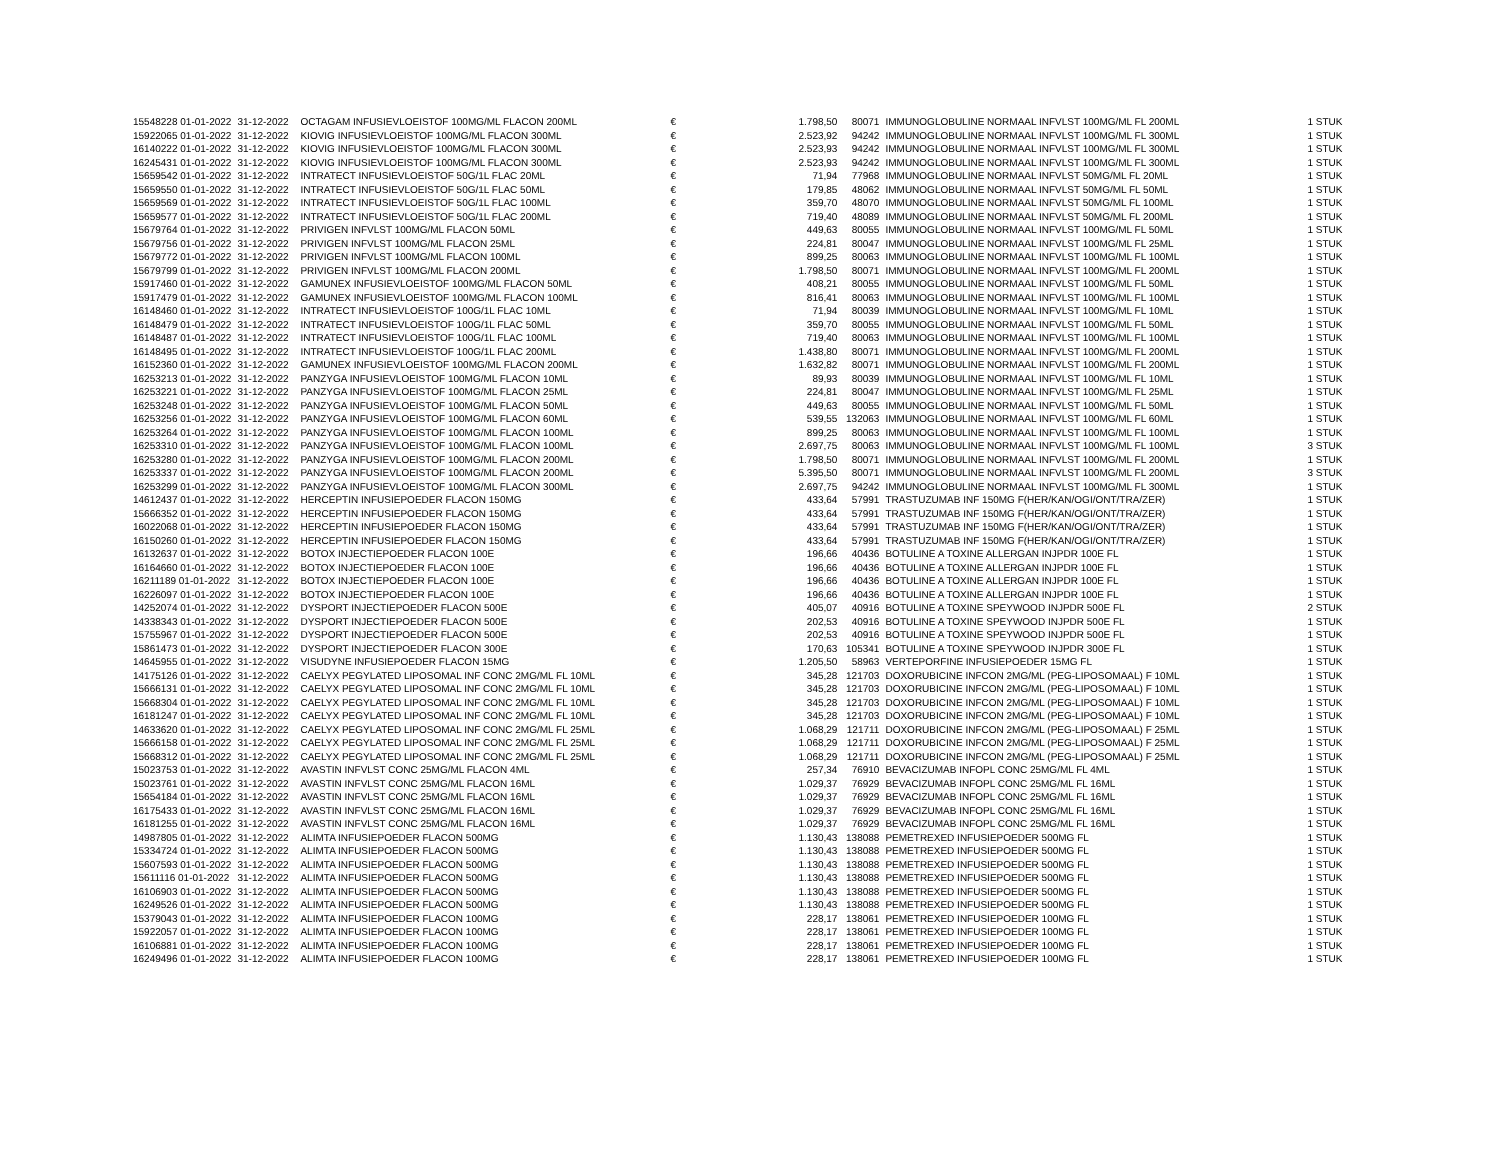| 15548228 01-01-2022 | 31-12-2022 | OCTAGAM INFUSIEVLOEISTOF 100MG/ML FLACON 200ML | € | 1.798,50 | 80071 | IMMUNOGLOBULINE NORMAAL INFVLST 100MG/ML FL 200ML | 1 STUK |
| 15922065 01-01-2022 | 31-12-2022 | KIOVIG INFUSIEVLOEISTOF 100MG/ML FLACON 300ML | € | 2.523,92 | 94242 | IMMUNOGLOBULINE NORMAAL INFVLST 100MG/ML FL 300ML | 1 STUK |
| 16140222 01-01-2022 | 31-12-2022 | KIOVIG INFUSIEVLOEISTOF 100MG/ML FLACON 300ML | € | 2.523,93 | 94242 | IMMUNOGLOBULINE NORMAAL INFVLST 100MG/ML FL 300ML | 1 STUK |
| 16245431 01-01-2022 | 31-12-2022 | KIOVIG INFUSIEVLOEISTOF 100MG/ML FLACON 300ML | € | 2.523,93 | 94242 | IMMUNOGLOBULINE NORMAAL INFVLST 100MG/ML FL 300ML | 1 STUK |
| 15659542 01-01-2022 | 31-12-2022 | INTRATECT INFUSIEVLOEISTOF 50G/1L FLAC 20ML | € | 71,94 | 77968 | IMMUNOGLOBULINE NORMAAL INFVLST 50MG/ML FL 20ML | 1 STUK |
| 15659550 01-01-2022 | 31-12-2022 | INTRATECT INFUSIEVLOEISTOF 50G/1L FLAC 50ML | € | 179,85 | 48062 | IMMUNOGLOBULINE NORMAAL INFVLST 50MG/ML FL 50ML | 1 STUK |
| 15659569 01-01-2022 | 31-12-2022 | INTRATECT INFUSIEVLOEISTOF 50G/1L FLAC 100ML | € | 359,70 | 48070 | IMMUNOGLOBULINE NORMAAL INFVLST 50MG/ML FL 100ML | 1 STUK |
| 15659577 01-01-2022 | 31-12-2022 | INTRATECT INFUSIEVLOEISTOF 50G/1L FLAC 200ML | € | 719,40 | 48089 | IMMUNOGLOBULINE NORMAAL INFVLST 50MG/ML FL 200ML | 1 STUK |
| 15679764 01-01-2022 | 31-12-2022 | PRIVIGEN INFVLST 100MG/ML FLACON 50ML | € | 449,63 | 80055 | IMMUNOGLOBULINE NORMAAL INFVLST 100MG/ML FL 50ML | 1 STUK |
| 15679756 01-01-2022 | 31-12-2022 | PRIVIGEN INFVLST 100MG/ML FLACON 25ML | € | 224,81 | 80047 | IMMUNOGLOBULINE NORMAAL INFVLST 100MG/ML FL 25ML | 1 STUK |
| 15679772 01-01-2022 | 31-12-2022 | PRIVIGEN INFVLST 100MG/ML FLACON 100ML | € | 899,25 | 80063 | IMMUNOGLOBULINE NORMAAL INFVLST 100MG/ML FL 100ML | 1 STUK |
| 15679799 01-01-2022 | 31-12-2022 | PRIVIGEN INFVLST 100MG/ML FLACON 200ML | € | 1.798,50 | 80071 | IMMUNOGLOBULINE NORMAAL INFVLST 100MG/ML FL 200ML | 1 STUK |
| 15917460 01-01-2022 | 31-12-2022 | GAMUNEX INFUSIEVLOEISTOF 100MG/ML FLACON 50ML | € | 408,21 | 80055 | IMMUNOGLOBULINE NORMAAL INFVLST 100MG/ML FL 50ML | 1 STUK |
| 15917479 01-01-2022 | 31-12-2022 | GAMUNEX INFUSIEVLOEISTOF 100MG/ML FLACON 100ML | € | 816,41 | 80063 | IMMUNOGLOBULINE NORMAAL INFVLST 100MG/ML FL 100ML | 1 STUK |
| 16148460 01-01-2022 | 31-12-2022 | INTRATECT INFUSIEVLOEISTOF 100G/1L FLAC 10ML | € | 71,94 | 80039 | IMMUNOGLOBULINE NORMAAL INFVLST 100MG/ML FL 10ML | 1 STUK |
| 16148479 01-01-2022 | 31-12-2022 | INTRATECT INFUSIEVLOEISTOF 100G/1L FLAC 50ML | € | 359,70 | 80055 | IMMUNOGLOBULINE NORMAAL INFVLST 100MG/ML FL 50ML | 1 STUK |
| 16148487 01-01-2022 | 31-12-2022 | INTRATECT INFUSIEVLOEISTOF 100G/1L FLAC 100ML | € | 719,40 | 80063 | IMMUNOGLOBULINE NORMAAL INFVLST 100MG/ML FL 100ML | 1 STUK |
| 16148495 01-01-2022 | 31-12-2022 | INTRATECT INFUSIEVLOEISTOF 100G/1L FLAC 200ML | € | 1.438,80 | 80071 | IMMUNOGLOBULINE NORMAAL INFVLST 100MG/ML FL 200ML | 1 STUK |
| 16152360 01-01-2022 | 31-12-2022 | GAMUNEX INFUSIEVLOEISTOF 100MG/ML FLACON 200ML | € | 1.632,82 | 80071 | IMMUNOGLOBULINE NORMAAL INFVLST 100MG/ML FL 200ML | 1 STUK |
| 16253213 01-01-2022 | 31-12-2022 | PANZYGA INFUSIEVLOEISTOF 100MG/ML FLACON 10ML | € | 89,93 | 80039 | IMMUNOGLOBULINE NORMAAL INFVLST 100MG/ML FL 10ML | 1 STUK |
| 16253221 01-01-2022 | 31-12-2022 | PANZYGA INFUSIEVLOEISTOF 100MG/ML FLACON 25ML | € | 224,81 | 80047 | IMMUNOGLOBULINE NORMAAL INFVLST 100MG/ML FL 25ML | 1 STUK |
| 16253248 01-01-2022 | 31-12-2022 | PANZYGA INFUSIEVLOEISTOF 100MG/ML FLACON 50ML | € | 449,63 | 80055 | IMMUNOGLOBULINE NORMAAL INFVLST 100MG/ML FL 50ML | 1 STUK |
| 16253256 01-01-2022 | 31-12-2022 | PANZYGA INFUSIEVLOEISTOF 100MG/ML FLACON 60ML | € | 539,55 | 132063 | IMMUNOGLOBULINE NORMAAL INFVLST 100MG/ML FL 60ML | 1 STUK |
| 16253264 01-01-2022 | 31-12-2022 | PANZYGA INFUSIEVLOEISTOF 100MG/ML FLACON 100ML | € | 899,25 | 80063 | IMMUNOGLOBULINE NORMAAL INFVLST 100MG/ML FL 100ML | 1 STUK |
| 16253310 01-01-2022 | 31-12-2022 | PANZYGA INFUSIEVLOEISTOF 100MG/ML FLACON 100ML | € | 2.697,75 | 80063 | IMMUNOGLOBULINE NORMAAL INFVLST 100MG/ML FL 100ML | 3 STUK |
| 16253280 01-01-2022 | 31-12-2022 | PANZYGA INFUSIEVLOEISTOF 100MG/ML FLACON 200ML | € | 1.798,50 | 80071 | IMMUNOGLOBULINE NORMAAL INFVLST 100MG/ML FL 200ML | 1 STUK |
| 16253337 01-01-2022 | 31-12-2022 | PANZYGA INFUSIEVLOEISTOF 100MG/ML FLACON 200ML | € | 5.395,50 | 80071 | IMMUNOGLOBULINE NORMAAL INFVLST 100MG/ML FL 200ML | 3 STUK |
| 16253299 01-01-2022 | 31-12-2022 | PANZYGA INFUSIEVLOEISTOF 100MG/ML FLACON 300ML | € | 2.697,75 | 94242 | IMMUNOGLOBULINE NORMAAL INFVLST 100MG/ML FL 300ML | 1 STUK |
| 14612437 01-01-2022 | 31-12-2022 | HERCEPTIN INFUSIEPOEDER FLACON 150MG | € | 433,64 | 57991 | TRASTUZUMAB INF 150MG F(HER/KAN/OGI/ONT/TRA/ZER) | 1 STUK |
| 15666352 01-01-2022 | 31-12-2022 | HERCEPTIN INFUSIEPOEDER FLACON 150MG | € | 433,64 | 57991 | TRASTUZUMAB INF 150MG F(HER/KAN/OGI/ONT/TRA/ZER) | 1 STUK |
| 16022068 01-01-2022 | 31-12-2022 | HERCEPTIN INFUSIEPOEDER FLACON 150MG | € | 433,64 | 57991 | TRASTUZUMAB INF 150MG F(HER/KAN/OGI/ONT/TRA/ZER) | 1 STUK |
| 16150260 01-01-2022 | 31-12-2022 | HERCEPTIN INFUSIEPOEDER FLACON 150MG | € | 433,64 | 57991 | TRASTUZUMAB INF 150MG F(HER/KAN/OGI/ONT/TRA/ZER) | 1 STUK |
| 16132637 01-01-2022 | 31-12-2022 | BOTOX INJECTIEPOEDER FLACON 100E | € | 196,66 | 40436 | BOTULINE A TOXINE ALLERGAN INJPDR 100E FL | 1 STUK |
| 16164660 01-01-2022 | 31-12-2022 | BOTOX INJECTIEPOEDER FLACON 100E | € | 196,66 | 40436 | BOTULINE A TOXINE ALLERGAN INJPDR 100E FL | 1 STUK |
| 16211189 01-01-2022 | 31-12-2022 | BOTOX INJECTIEPOEDER FLACON 100E | € | 196,66 | 40436 | BOTULINE A TOXINE ALLERGAN INJPDR 100E FL | 1 STUK |
| 16226097 01-01-2022 | 31-12-2022 | BOTOX INJECTIEPOEDER FLACON 100E | € | 196,66 | 40436 | BOTULINE A TOXINE ALLERGAN INJPDR 100E FL | 1 STUK |
| 14252074 01-01-2022 | 31-12-2022 | DYSPORT INJECTIEPOEDER FLACON 500E | € | 405,07 | 40916 | BOTULINE A TOXINE SPEYWOOD INJPDR 500E FL | 2 STUK |
| 14338343 01-01-2022 | 31-12-2022 | DYSPORT INJECTIEPOEDER FLACON 500E | € | 202,53 | 40916 | BOTULINE A TOXINE SPEYWOOD INJPDR 500E FL | 1 STUK |
| 15755967 01-01-2022 | 31-12-2022 | DYSPORT INJECTIEPOEDER FLACON 500E | € | 202,53 | 40916 | BOTULINE A TOXINE SPEYWOOD INJPDR 500E FL | 1 STUK |
| 15861473 01-01-2022 | 31-12-2022 | DYSPORT INJECTIEPOEDER FLACON 300E | € | 170,63 | 105341 | BOTULINE A TOXINE SPEYWOOD INJPDR 300E FL | 1 STUK |
| 14645955 01-01-2022 | 31-12-2022 | VISUDYNE INFUSIEPOEDER FLACON 15MG | € | 1.205,50 | 58963 | VERTEPORFINE INFUSIEPOEDER 15MG FL | 1 STUK |
| 14175126 01-01-2022 | 31-12-2022 | CAELYX PEGYLATED LIPOSOMAL INF CONC 2MG/ML FL 10ML | € | 345,28 | 121703 | DOXORUBICINE INFCON 2MG/ML (PEG-LIPOSOMAAL) F 10ML | 1 STUK |
| 15666131 01-01-2022 | 31-12-2022 | CAELYX PEGYLATED LIPOSOMAL INF CONC 2MG/ML FL 10ML | € | 345,28 | 121703 | DOXORUBICINE INFCON 2MG/ML (PEG-LIPOSOMAAL) F 10ML | 1 STUK |
| 15668304 01-01-2022 | 31-12-2022 | CAELYX PEGYLATED LIPOSOMAL INF CONC 2MG/ML FL 10ML | € | 345,28 | 121703 | DOXORUBICINE INFCON 2MG/ML (PEG-LIPOSOMAAL) F 10ML | 1 STUK |
| 16181247 01-01-2022 | 31-12-2022 | CAELYX PEGYLATED LIPOSOMAL INF CONC 2MG/ML FL 10ML | € | 345,28 | 121703 | DOXORUBICINE INFCON 2MG/ML (PEG-LIPOSOMAAL) F 10ML | 1 STUK |
| 14633620 01-01-2022 | 31-12-2022 | CAELYX PEGYLATED LIPOSOMAL INF CONC 2MG/ML FL 25ML | € | 1.068,29 | 121711 | DOXORUBICINE INFCON 2MG/ML (PEG-LIPOSOMAAL) F 25ML | 1 STUK |
| 15666158 01-01-2022 | 31-12-2022 | CAELYX PEGYLATED LIPOSOMAL INF CONC 2MG/ML FL 25ML | € | 1.068,29 | 121711 | DOXORUBICINE INFCON 2MG/ML (PEG-LIPOSOMAAL) F 25ML | 1 STUK |
| 15668312 01-01-2022 | 31-12-2022 | CAELYX PEGYLATED LIPOSOMAL INF CONC 2MG/ML FL 25ML | € | 1.068,29 | 121711 | DOXORUBICINE INFCON 2MG/ML (PEG-LIPOSOMAAL) F 25ML | 1 STUK |
| 15023753 01-01-2022 | 31-12-2022 | AVASTIN INFVLST CONC 25MG/ML FLACON 4ML | € | 257,34 | 76910 | BEVACIZUMAB INFOPL CONC 25MG/ML FL 4ML | 1 STUK |
| 15023761 01-01-2022 | 31-12-2022 | AVASTIN INFVLST CONC 25MG/ML FLACON 16ML | € | 1.029,37 | 76929 | BEVACIZUMAB INFOPL CONC 25MG/ML FL 16ML | 1 STUK |
| 15654184 01-01-2022 | 31-12-2022 | AVASTIN INFVLST CONC 25MG/ML FLACON 16ML | € | 1.029,37 | 76929 | BEVACIZUMAB INFOPL CONC 25MG/ML FL 16ML | 1 STUK |
| 16175433 01-01-2022 | 31-12-2022 | AVASTIN INFVLST CONC 25MG/ML FLACON 16ML | € | 1.029,37 | 76929 | BEVACIZUMAB INFOPL CONC 25MG/ML FL 16ML | 1 STUK |
| 16181255 01-01-2022 | 31-12-2022 | AVASTIN INFVLST CONC 25MG/ML FLACON 16ML | € | 1.029,37 | 76929 | BEVACIZUMAB INFOPL CONC 25MG/ML FL 16ML | 1 STUK |
| 14987805 01-01-2022 | 31-12-2022 | ALIMTA INFUSIEPOEDER FLACON 500MG | € | 1.130,43 | 138088 | PEMETREXED INFUSIEPOEDER 500MG FL | 1 STUK |
| 15334724 01-01-2022 | 31-12-2022 | ALIMTA INFUSIEPOEDER FLACON 500MG | € | 1.130,43 | 138088 | PEMETREXED INFUSIEPOEDER 500MG FL | 1 STUK |
| 15607593 01-01-2022 | 31-12-2022 | ALIMTA INFUSIEPOEDER FLACON 500MG | € | 1.130,43 | 138088 | PEMETREXED INFUSIEPOEDER 500MG FL | 1 STUK |
| 15611116 01-01-2022 | 31-12-2022 | ALIMTA INFUSIEPOEDER FLACON 500MG | € | 1.130,43 | 138088 | PEMETREXED INFUSIEPOEDER 500MG FL | 1 STUK |
| 16106903 01-01-2022 | 31-12-2022 | ALIMTA INFUSIEPOEDER FLACON 500MG | € | 1.130,43 | 138088 | PEMETREXED INFUSIEPOEDER 500MG FL | 1 STUK |
| 16249526 01-01-2022 | 31-12-2022 | ALIMTA INFUSIEPOEDER FLACON 500MG | € | 1.130,43 | 138088 | PEMETREXED INFUSIEPOEDER 500MG FL | 1 STUK |
| 15379043 01-01-2022 | 31-12-2022 | ALIMTA INFUSIEPOEDER FLACON 100MG | € | 228,17 | 138061 | PEMETREXED INFUSIEPOEDER 100MG FL | 1 STUK |
| 15922057 01-01-2022 | 31-12-2022 | ALIMTA INFUSIEPOEDER FLACON 100MG | € | 228,17 | 138061 | PEMETREXED INFUSIEPOEDER 100MG FL | 1 STUK |
| 16106881 01-01-2022 | 31-12-2022 | ALIMTA INFUSIEPOEDER FLACON 100MG | € | 228,17 | 138061 | PEMETREXED INFUSIEPOEDER 100MG FL | 1 STUK |
| 16249496 01-01-2022 | 31-12-2022 | ALIMTA INFUSIEPOEDER FLACON 100MG | € | 228,17 | 138061 | PEMETREXED INFUSIEPOEDER 100MG FL | 1 STUK |